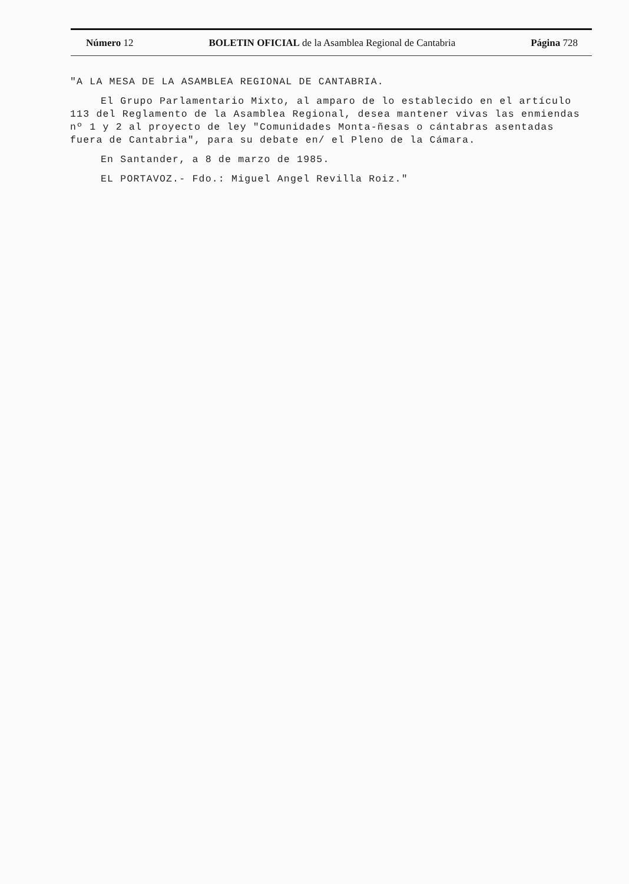Número 12 BOLETIN OFICIAL de la Asamblea Regional de Cantabria Página 728
"A LA MESA DE LA ASAMBLEA REGIONAL DE CANTABRIA.
El Grupo Parlamentario Mixto, al amparo de lo establecido en el artículo 113 del Reglamento de la Asamblea Regional, desea mantener vivas las enmiendas nº 1 y 2 al proyecto de ley "Comunidades Monta-ñesas o cántabras asentadas fuera de Cantabria", para su debate en/ el Pleno de la Cámara.
En Santander, a 8 de marzo de 1985.
EL PORTAVOZ.- Fdo.: Miguel Angel Revilla Roiz."